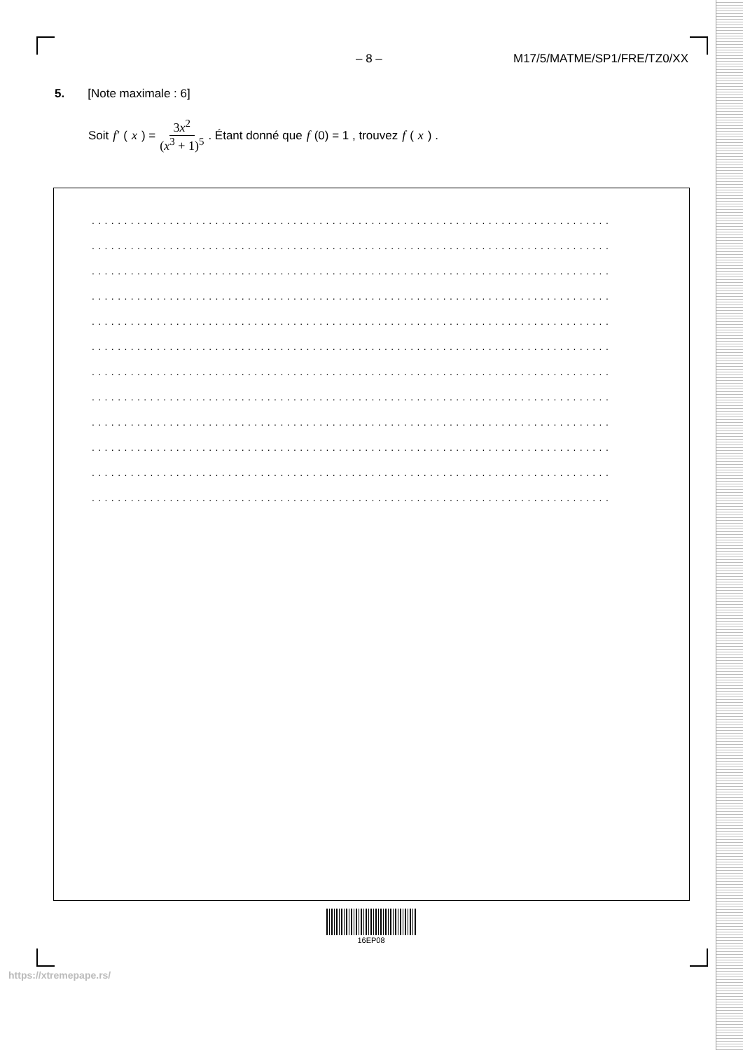– 8 – M17/5/MATME/SP1/FRE/TZ0/XX
5. [Note maximale : 6]
Soit f′ (x) = 3x<sup>2</sup> (x<sup>3</sup> + 1)<sup>5</sup>. Étant donné que f (0) = 1 , trouvez f (x) .
................................................................................
................................................................................
................................................................................
................................................................................
................................................................................
................................................................................
................................................................................
................................................................................
................................................................................
................................................................................
................................................................................
................................................................................
16EP08
https://xtremepape.rs/